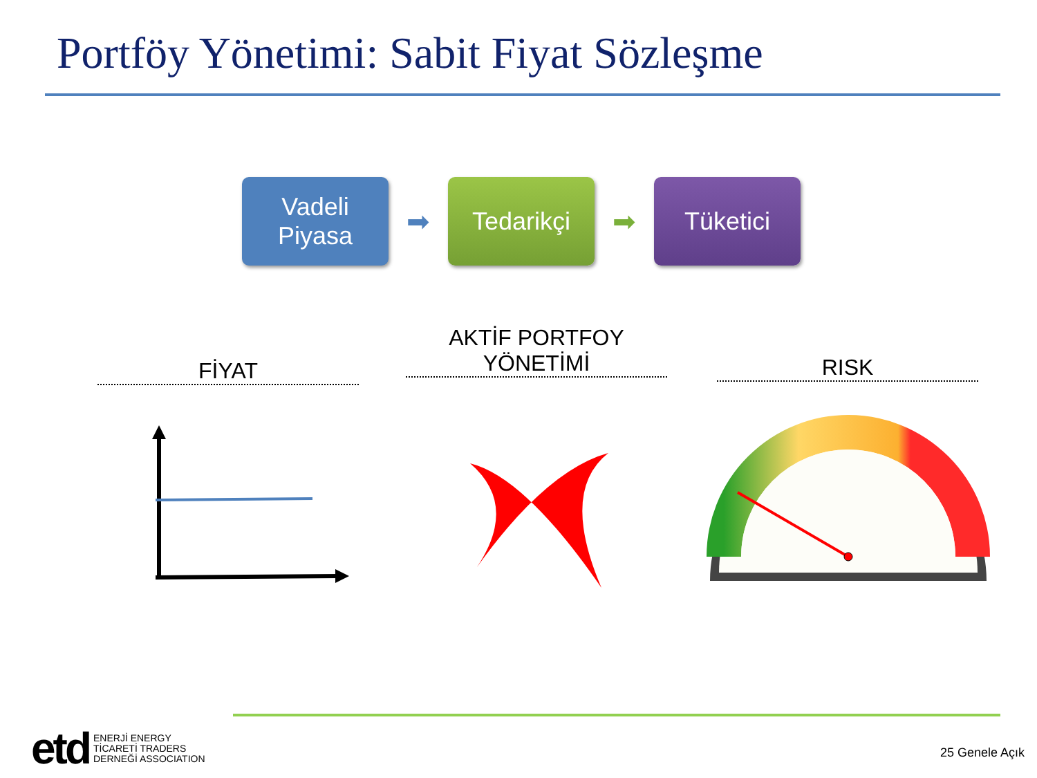Portföy Yönetimi: Sabit Fiyat Sözleşme
Vadeli
Piyasa
➡
Tedarikçi
➡
Tüketici
FİYAT
AKTİF PORTFOY
YÖNETİMİ
RISK
etd
ENERJİ ENERGY
TİCARETİ TRADERS
DERNEĞİ ASSOCIATION
25 Genele Açık